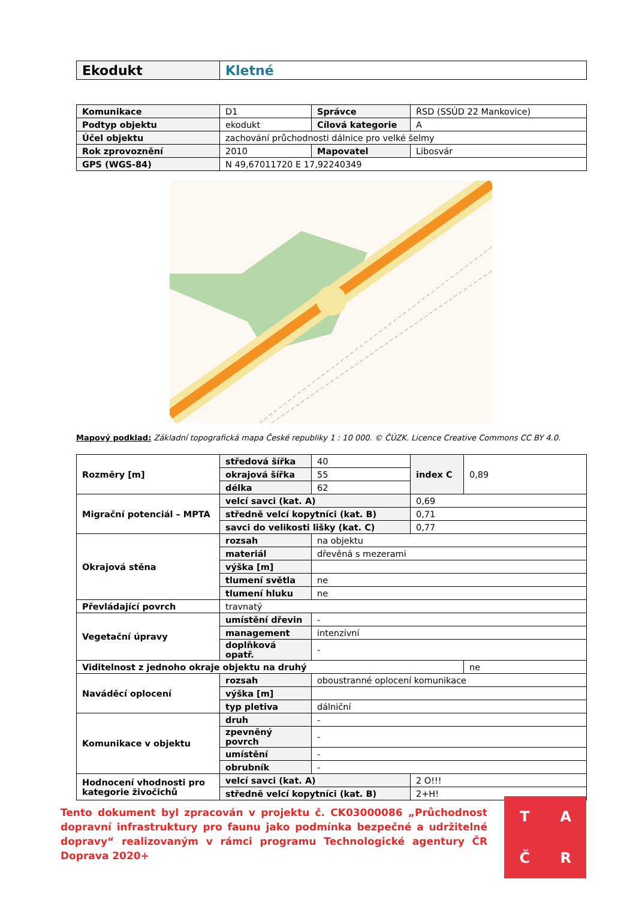| Ekodukt | Kletné |
| Komunikace | D1 | Správce | ŘSD (SSÚD 22 Mankovice) | |
| Podtyp objektu | ekodukt | Cílová kategorie | | A |
| Účel objektu | zachování průchodnosti dálnice pro velké šelmy | | | |
| Rok zprovoznění | 2010 | Mapovatel | Libosvár | |
| GPS (WGS-84) | N 49,67011720 E 17,92240349 | | | |
Mapový podklad: Základní topografická mapa České republiky 1 : 10 000. © ČÚZK. Licence Creative Commons CC BY 4.0.
| Rozměry [m] | středová šířka | 40 | index C | 0,89 |
| | okrajová šířka | 55 | | |
| | délka | 62 | | |
| Migrační potenciál – MPTA | velcí savci (kat. A) | | 0,69 | |
| | středně velcí kopytníci (kat. B) | | 0,71 | |
| | savci do velikosti lišky (kat. C) | | 0,77 | |
| Okrajová stěna | rozsah | na objektu | | |
| | materiál | dřevěná s mezerami | | |
| | výška [m] | | | |
| | tlumení světla | ne | | |
| | tlumení hluku | ne | | |
| Převládající povrch | travnatý | | | |
| Vegetační úpravy | umístění dřevin | - | | |
| | management | intenzivní | | |
| | doplňková opatř. | - | | |
| Viditelnost z jednoho okraje objektu na druhý | | | | ne |
| Naváděcí oplocení | rozsah | oboustranné oplocení komunikace | | |
| | výška [m] | | | |
| | typ pletiva | dálniční | | |
| Komunikace v objektu | druh | - | | |
| | zpevněný povrch | - | | |
| | umístění | - | | |
| | obrubník | - | | |
| Hodnocení vhodnosti pro kategorie živočichů | velcí savci (kat. A) | | 2 O!!! | |
| | středně velcí kopytníci (kat. B) | | 2+H! | |
Tento dokument byl zpracován v projektu č. CK03000086 „Průchodnost dopravní infrastruktury pro faunu jako podmínka bezpečné a udržitelné dopravy“ realizovaným v rámci programu Technologické agentury ČR Doprava 2020+
T A Č R